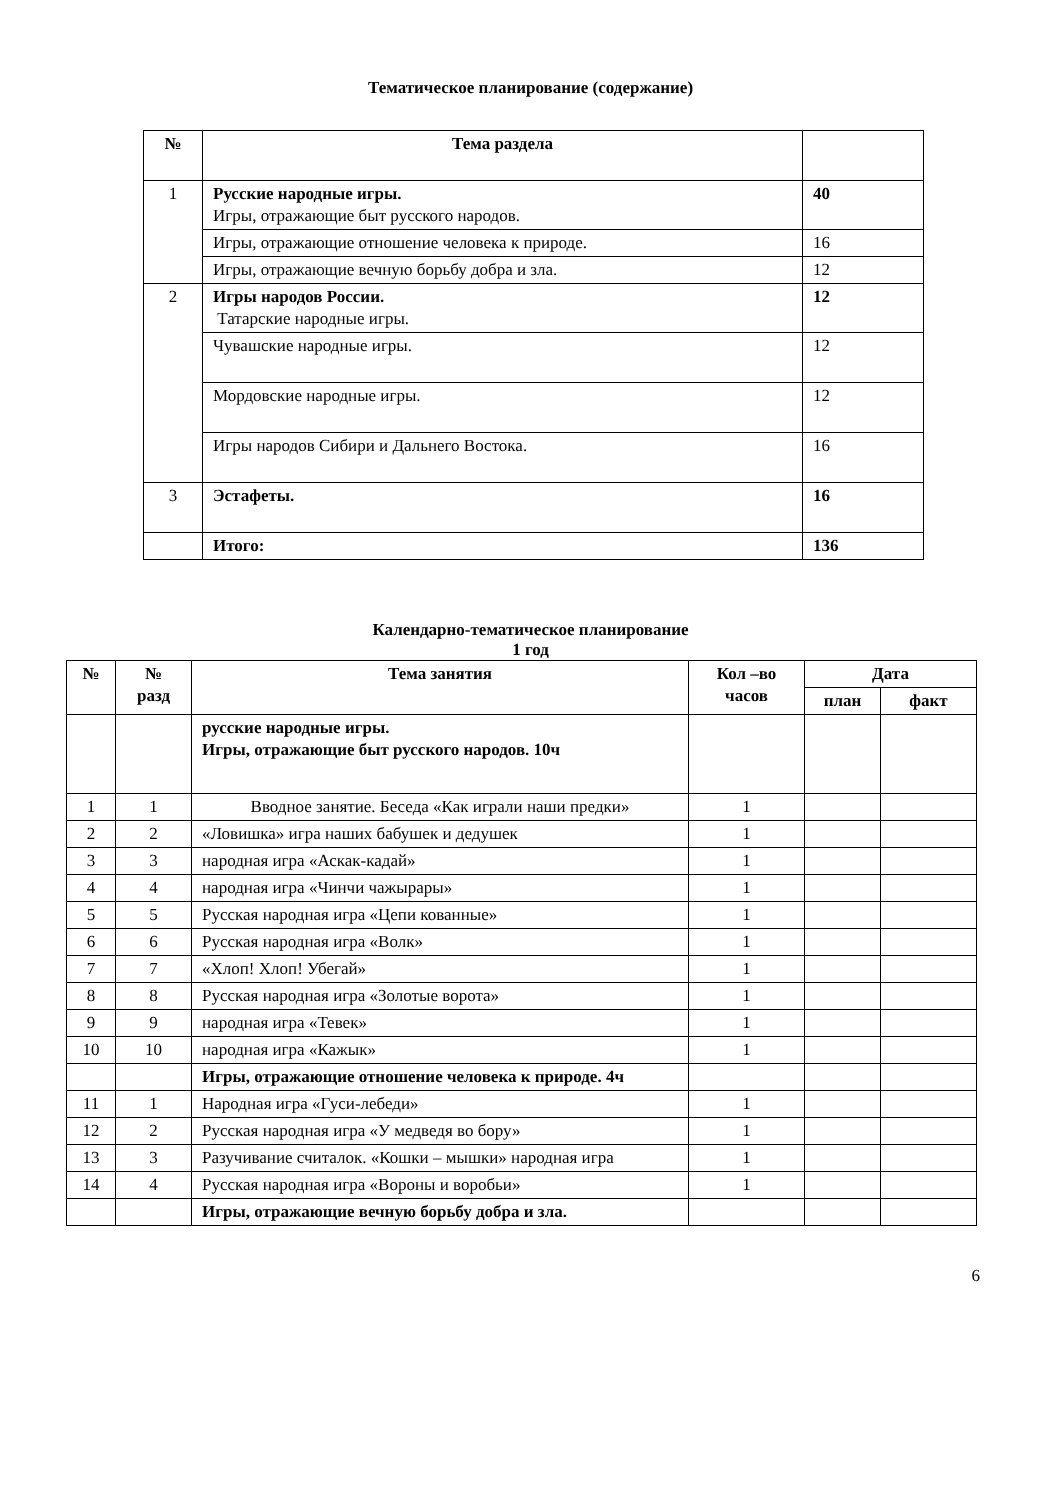Тематическое планирование (содержание)
| № | Тема раздела | |
| --- | --- | --- |
| 1 | Русские народные игры. Игры, отражающие быт русского народов. | 40 |
| | Игры, отражающие отношение человека к природе. | 16 |
| | Игры, отражающие вечную борьбу добра и зла. | 12 |
| 2 | Игры народов России. Татарские народные игры. | 12 |
| | Чувашские народные игры. | 12 |
| | Мордовские народные игры. | 12 |
| | Игры народов Сибири и Дальнего Востока. | 16 |
| 3 | Эстафеты. | 16 |
| | Итого: | 136 |
Календарно-тематическое планирование
1 год
| № | № разд | Тема занятия | Кол –во часов | Дата | |
| --- | --- | --- | --- | --- | --- |
| | | | | план | факт |
| | | русские народные игры. Игры, отражающие быт русского народов. 10ч | | | |
| 1 | 1 | Вводное занятие. Беседа «Как играли наши предки» | 1 | | |
| 2 | 2 | «Ловишка» игра наших бабушек и дедушек | 1 | | |
| 3 | 3 | народная игра «Аскак-кадай» | 1 | | |
| 4 | 4 | народная игра «Чинчи чажырары» | 1 | | |
| 5 | 5 | Русская народная игра «Цепи кованные» | 1 | | |
| 6 | 6 | Русская народная игра «Волк» | 1 | | |
| 7 | 7 | «Хлоп! Хлоп! Убегай» | 1 | | |
| 8 | 8 | Русская народная игра «Золотые ворота» | 1 | | |
| 9 | 9 | народная игра «Тевек» | 1 | | |
| 10 | 10 | народная игра «Кажык» | 1 | | |
| | | Игры, отражающие отношение человека к природе. 4ч | | | |
| 11 | 1 | Народная игра «Гуси-лебеди» | 1 | | |
| 12 | 2 | Русская народная игра «У медведя во бору» | 1 | | |
| 13 | 3 | Разучивание считалок. «Кошки – мышки» народная игра | 1 | | |
| 14 | 4 | Русская народная игра «Вороны и воробьи» | 1 | | |
| | | Игры, отражающие вечную борьбу добра и зла. | | | |
6